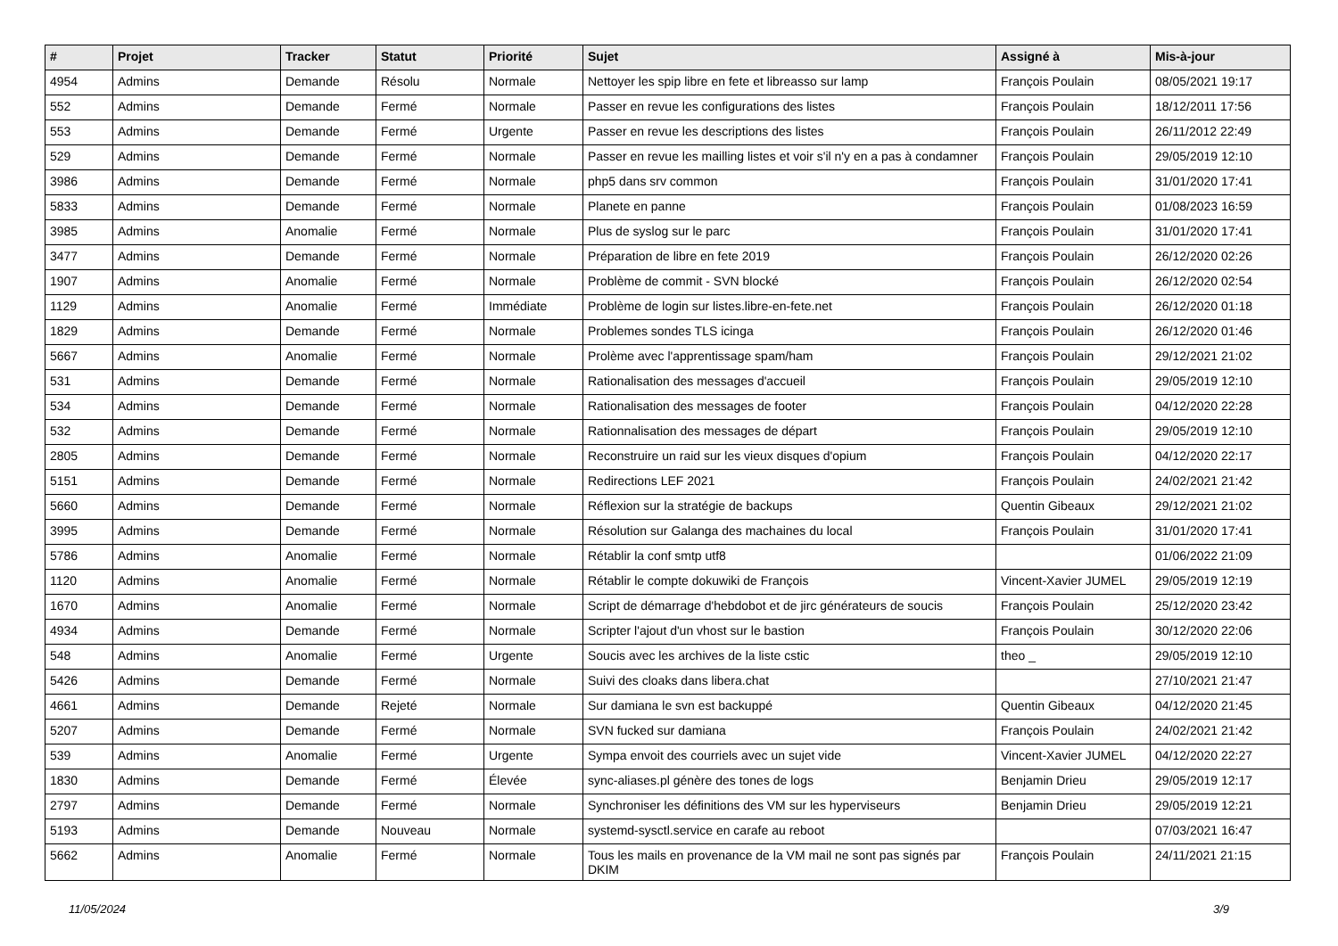| # | Projet | Tracker | Statut | Priorité | Sujet | Assigné à | Mis-à-jour |
| --- | --- | --- | --- | --- | --- | --- | --- |
| 4954 | Admins | Demande | Résolu | Normale | Nettoyer les spip libre en fete et libreasso sur lamp | François Poulain | 08/05/2021 19:17 |
| 552 | Admins | Demande | Fermé | Normale | Passer en revue les configurations des listes | François Poulain | 18/12/2011 17:56 |
| 553 | Admins | Demande | Fermé | Urgente | Passer en revue les descriptions des listes | François Poulain | 26/11/2012 22:49 |
| 529 | Admins | Demande | Fermé | Normale | Passer en revue les mailling listes et voir s'il n'y en a pas à condamner | François Poulain | 29/05/2019 12:10 |
| 3986 | Admins | Demande | Fermé | Normale | php5 dans srv common | François Poulain | 31/01/2020 17:41 |
| 5833 | Admins | Demande | Fermé | Normale | Planete en panne | François Poulain | 01/08/2023 16:59 |
| 3985 | Admins | Anomalie | Fermé | Normale | Plus de syslog sur le parc | François Poulain | 31/01/2020 17:41 |
| 3477 | Admins | Demande | Fermé | Normale | Préparation de libre en fete 2019 | François Poulain | 26/12/2020 02:26 |
| 1907 | Admins | Anomalie | Fermé | Normale | Problème de commit - SVN blocké | François Poulain | 26/12/2020 02:54 |
| 1129 | Admins | Anomalie | Fermé | Immédiate | Problème de login sur listes.libre-en-fete.net | François Poulain | 26/12/2020 01:18 |
| 1829 | Admins | Demande | Fermé | Normale | Problemes sondes TLS icinga | François Poulain | 26/12/2020 01:46 |
| 5667 | Admins | Anomalie | Fermé | Normale | Prolème avec l'apprentissage spam/ham | François Poulain | 29/12/2021 21:02 |
| 531 | Admins | Demande | Fermé | Normale | Rationalisation des messages d'accueil | François Poulain | 29/05/2019 12:10 |
| 534 | Admins | Demande | Fermé | Normale | Rationalisation des messages de footer | François Poulain | 04/12/2020 22:28 |
| 532 | Admins | Demande | Fermé | Normale | Rationnalisation des messages de départ | François Poulain | 29/05/2019 12:10 |
| 2805 | Admins | Demande | Fermé | Normale | Reconstruire un raid sur les vieux disques d'opium | François Poulain | 04/12/2020 22:17 |
| 5151 | Admins | Demande | Fermé | Normale | Redirections LEF 2021 | François Poulain | 24/02/2021 21:42 |
| 5660 | Admins | Demande | Fermé | Normale | Réflexion sur la stratégie de backups | Quentin Gibeaux | 29/12/2021 21:02 |
| 3995 | Admins | Demande | Fermé | Normale | Résolution sur Galanga des machaines du local | François Poulain | 31/01/2020 17:41 |
| 5786 | Admins | Anomalie | Fermé | Normale | Rétablir la conf smtp utf8 | | 01/06/2022 21:09 |
| 1120 | Admins | Anomalie | Fermé | Normale | Rétablir le compte dokuwiki de François | Vincent-Xavier JUMEL | 29/05/2019 12:19 |
| 1670 | Admins | Anomalie | Fermé | Normale | Script de démarrage d'hebdobot et de jirc générateurs de soucis | François Poulain | 25/12/2020 23:42 |
| 4934 | Admins | Demande | Fermé | Normale | Scripter l'ajout d'un vhost sur le bastion | François Poulain | 30/12/2020 22:06 |
| 548 | Admins | Anomalie | Fermé | Urgente | Soucis avec les archives de la liste cstic | theo _ | 29/05/2019 12:10 |
| 5426 | Admins | Demande | Fermé | Normale | Suivi des cloaks dans libera.chat | | 27/10/2021 21:47 |
| 4661 | Admins | Demande | Rejeté | Normale | Sur damiana le svn est backuppé | Quentin Gibeaux | 04/12/2020 21:45 |
| 5207 | Admins | Demande | Fermé | Normale | SVN fucked sur damiana | François Poulain | 24/02/2021 21:42 |
| 539 | Admins | Anomalie | Fermé | Urgente | Sympa envoit des courriels avec un sujet vide | Vincent-Xavier JUMEL | 04/12/2020 22:27 |
| 1830 | Admins | Demande | Fermé | Élevée | sync-aliases.pl génère des tones de logs | Benjamin Drieu | 29/05/2019 12:17 |
| 2797 | Admins | Demande | Fermé | Normale | Synchroniser les définitions des VM sur les hyperviseurs | Benjamin Drieu | 29/05/2019 12:21 |
| 5193 | Admins | Demande | Nouveau | Normale | systemd-sysctl.service en carafe au reboot | | 07/03/2021 16:47 |
| 5662 | Admins | Anomalie | Fermé | Normale | Tous les mails en provenance de la VM mail ne sont pas signés par DKIM | François Poulain | 24/11/2021 21:15 |
11/05/2024 3/9